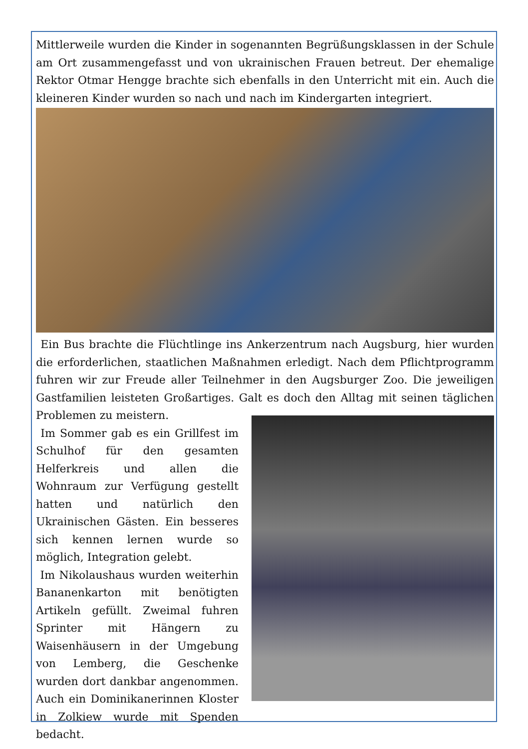Mittlerweile wurden die Kinder in sogenannten Begrüßungsklassen in der Schule am Ort zusammengefasst und von ukrainischen Frauen betreut. Der ehemalige Rektor Otmar Hengge brachte sich ebenfalls in den Unterricht mit ein. Auch die kleineren Kinder wurden so nach und nach im Kindergarten integriert.
Ein Bus brachte die Flüchtlinge ins Ankerzentrum nach Augsburg, hier wurden die erforderlichen, staatlichen Maßnahmen erledigt. Nach dem Pflichtprogramm fuhren wir zur Freude aller Teilnehmer in den Augsburger Zoo. Die jeweiligen Gastfamilien leisteten Großartiges. Galt es doch den Alltag mit seinen täglichen Problemen zu meistern.
Im Sommer gab es ein Grillfest im Schulhof für den gesamten Helferkreis und allen die Wohnraum zur Verfügung gestellt hatten und natürlich den Ukrainischen Gästen. Ein besseres sich kennen lernen wurde so möglich, Integration gelebt.
Im Nikolaushaus wurden weiterhin Bananenkarton mit benötigten Artikeln gefüllt. Zweimal fuhren Sprinter mit Hängern zu Waisenhäusern in der Umgebung von Lemberg, die Geschenke wurden dort dankbar angenommen. Auch ein Dominikanerinnen Kloster in Zolkiew wurde mit Spenden bedacht.